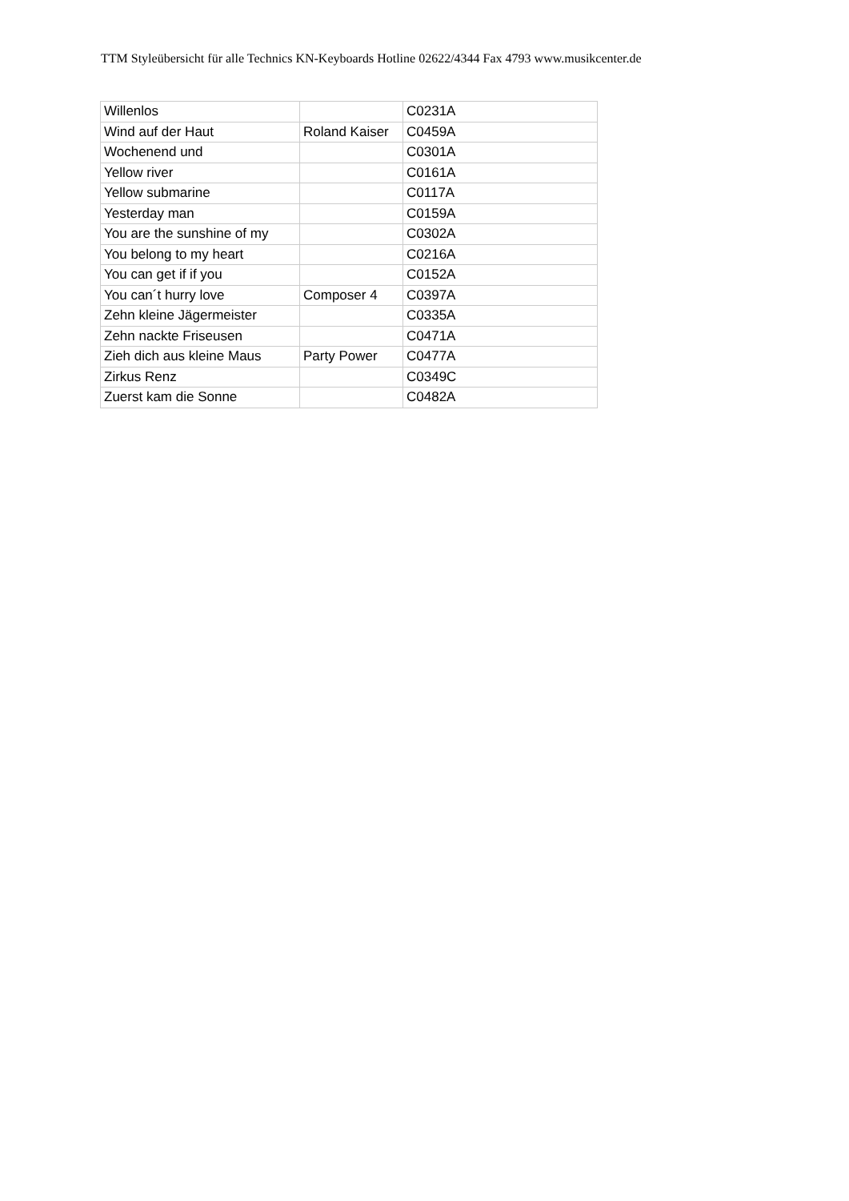TTM Styleübersicht für alle Technics KN-Keyboards Hotline 02622/4344 Fax 4793 www.musikcenter.de
| Willenlos | | C0231A |
| Wind auf der Haut | Roland Kaiser | C0459A |
| Wochenend und | | C0301A |
| Yellow river | | C0161A |
| Yellow submarine | | C0117A |
| Yesterday man | | C0159A |
| You are the sunshine of my | | C0302A |
| You belong to my heart | | C0216A |
| You can get if if you | | C0152A |
| You can´t hurry love | Composer 4 | C0397A |
| Zehn kleine Jägermeister | | C0335A |
| Zehn nackte Friseusen | | C0471A |
| Zieh dich aus kleine Maus | Party Power | C0477A |
| Zirkus Renz | | C0349C |
| Zuerst kam die Sonne | | C0482A |